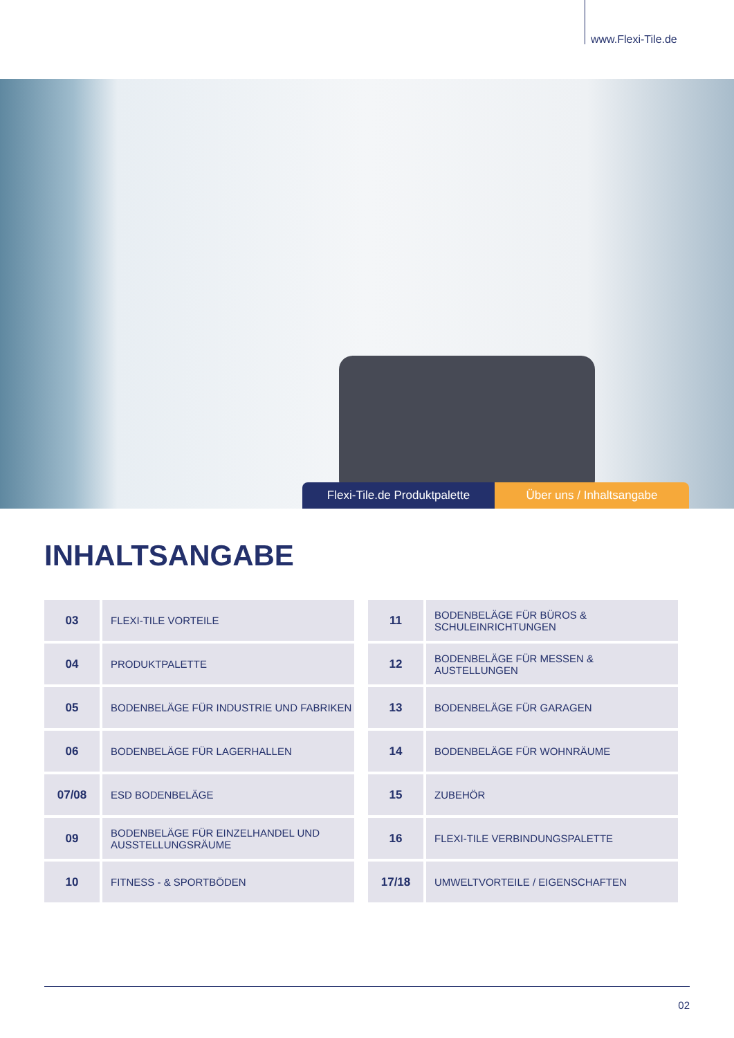www.Flexi-Tile.de
Flexi-Tile.de Produktpalette
Über uns / Inhaltsangabe
INHALTSANGABE
| 03 | FLEXI-TILE VORTEILE |
| 04 | PRODUKTPALETTE |
| 05 | BODENBELÄGE FÜR INDUSTRIE UND FABRIKEN |
| 06 | BODENBELÄGE FÜR LAGERHALLEN |
| 07/08 | ESD BODENBELÄGE |
| 09 | BODENBELÄGE FÜR EINZELHANDEL UND AUSSTELLUNGSRÄUME |
| 10 | FITNESS - & SPORTBÖDEN |
| 11 | BODENBELÄGE FÜR BÜROS & SCHULEINRICHTUNGEN |
| 12 | BODENBELÄGE FÜR MESSEN & AUSTELLUNGEN |
| 13 | BODENBELÄGE FÜR GARAGEN |
| 14 | BODENBELÄGE FÜR WOHNRÄUME |
| 15 | ZUBEHÖR |
| 16 | FLEXI-TILE VERBINDUNGSPALETTE |
| 17/18 | UMWELTVORTEILE / EIGENSCHAFTEN |
02